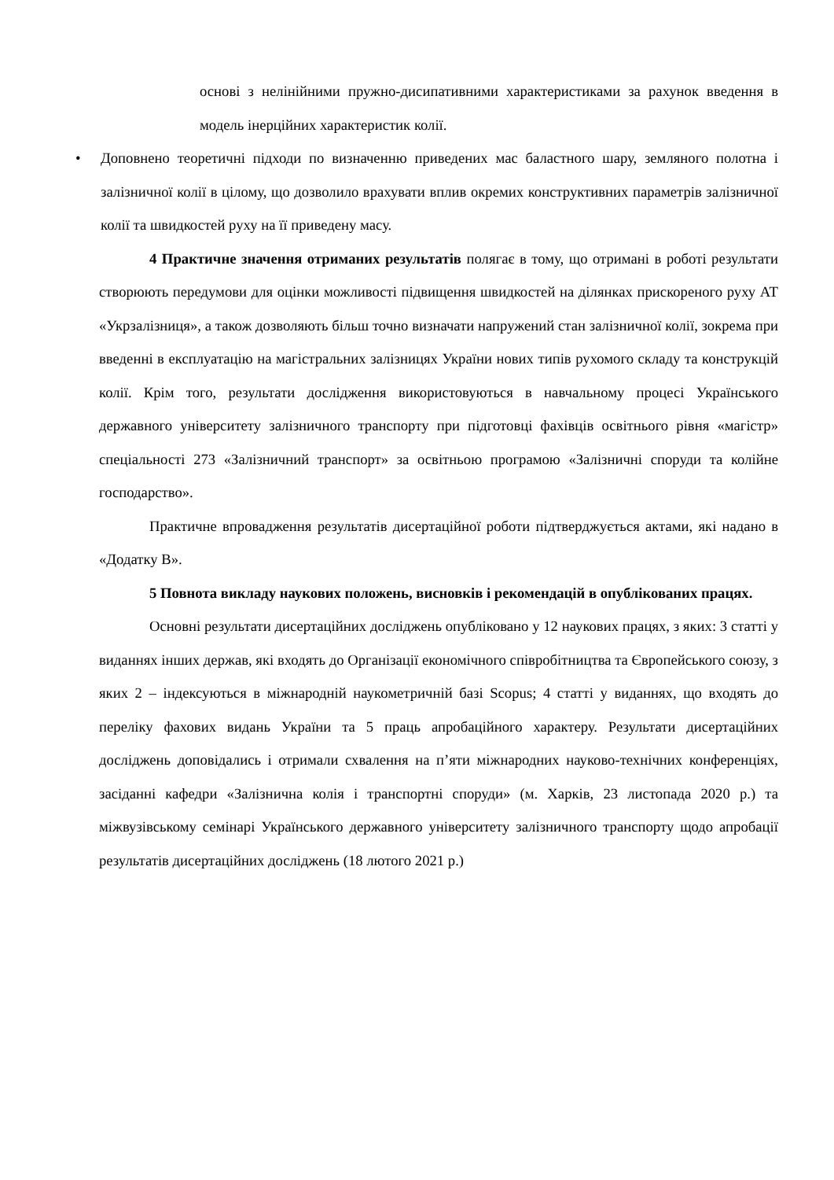основі з нелінійними пружно-дисипативними характеристиками за рахунок введення в модель інерційних характеристик колії.
• Доповнено теоретичні підходи по визначенню приведених мас баластного шару, земляного полотна і залізничної колії в цілому, що дозволило врахувати вплив окремих конструктивних параметрів залізничної колії та швидкостей руху на її приведену масу.
4 Практичне значення отриманих результатів полягає в тому, що отримані в роботі результати створюють передумови для оцінки можливості підвищення швидкостей на ділянках прискореного руху АТ «Укрзалізниця», а також дозволяють більш точно визначати напружений стан залізничної колії, зокрема при введенні в експлуатацію на магістральних залізницях України нових типів рухомого складу та конструкцій колії. Крім того, результати дослідження використовуються в навчальному процесі Українського державного університету залізничного транспорту при підготовці фахівців освітнього рівня «магістр» спеціальності 273 «Залізничний транспорт» за освітньою програмою «Залізничні споруди та колійне господарство».
Практичне впровадження результатів дисертаційної роботи підтверджується актами, які надано в «Додатку В».
5 Повнота викладу наукових положень, висновків і рекомендацій в опублікованих працях.
Основні результати дисертаційних досліджень опубліковано у 12 наукових працях, з яких: 3 статті у виданнях інших держав, які входять до Організації економічного співробітництва та Європейського союзу, з яких 2 – індексуються в міжнародній наукометричній базі Scopus; 4 статті у виданнях, що входять до переліку фахових видань України та 5 праць апробаційного характеру. Результати дисертаційних досліджень доповідались і отримали схвалення на п’яти міжнародних науково-технічних конференціях, засіданні кафедри «Залізнична колія і транспортні споруди» (м. Харків, 23 листопада 2020 р.) та міжвузівському семінарі Українського державного університету залізничного транспорту щодо апробації результатів дисертаційних досліджень (18 лютого 2021 р.)